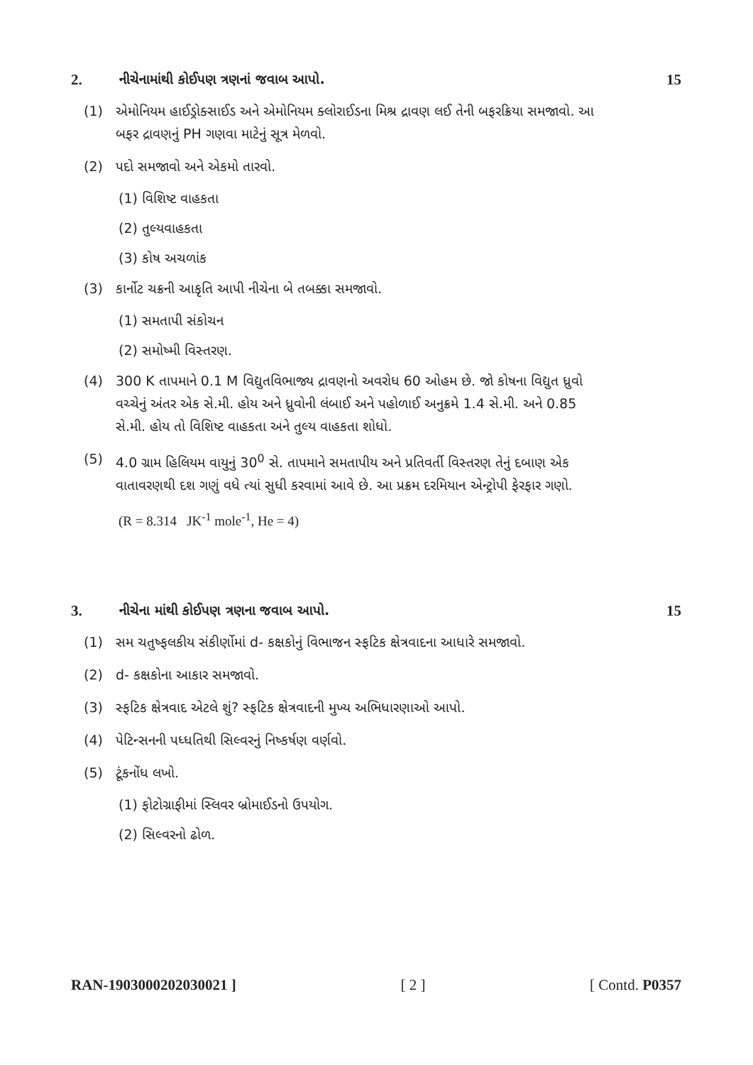2. નીચેનામાંથી કોઈપણ ત્રણનાં જવાબ આપો. 15
(1) એમોનિયમ હાઈડ્રોક્સાઈડ અને એમોનિયમ ક્લોરાઈડના મિશ્ર દ્રાવણ લઈ તેની બફરક્રિયા સમજાવો. આ બફર દ્રાવણનું PH ગણવા માટેનું સૂત્ર મેળવો.
(2) પદો સમજાવો અને એકમો તારવો.
(1) વિશિષ્ટ વાહકતા
(2) તુલ્યવાહકતા
(3) કોષ અચળાંક
(3) કાર્નોટ ચક્રની આકૃતિ આપી નીચેના બે તબક્કા સમજાવો.
(1) સમતાપી સંકોચન
(2) સમોષ્મી વિસ્તરણ.
(4) 300 K તાપમાને 0.1 M વિદ્યુતવિભાજ્ય દ્રાવણનો અવરોધ 60 ઓહમ છે. જો કોષના વિદ્યુત ધ્રુવો વચ્ચેનું અંતર એક સે.મી. હોય અને ધ્રુવોની લંબાઈ અને પહોળાઈ અનુક્રમે 1.4 સે.મી. અને 0.85 સે.મી. હોય તો વિશિષ્ટ વાહકતા અને તુલ્ય વાહકતા શોધો.
(5) 4.0 ગ્રામ હિલિયમ વાયુનું 30<sup>0</sup> સે. તાપમાને સમતાપીય અને પ્રતિવર્તી વિસ્તરણ તેનું દબાણ એક વાતાવરણથી દશ ગણું વધે ત્યાં સુધી કરવામાં આવે છે. આ પ્રક્રમ દરમિયાન એન્ટ્રોપી ફેરફાર ગણો.
(R = 8.314 JK<sup>-1</sup> mole<sup>-1</sup>, He = 4)
3. નીચેના માંથી કોઈપણ ત્રણના જવાબ આપો. 15
(1) સમ ચતુષ્ફલકીય સંકીર્ણોમાં d- કક્ષકોનું વિભાજન સ્ફટિક ક્ષેત્રવાદના આધારે સમજાવો.
(2) d- કક્ષકોના આકાર સમજાવો.
(3) સ્ફટિક ક્ષેત્રવાદ એટલે શું? સ્ફટિક ક્ષેત્રવાદની મુખ્ય અભિધારણાઓ આપો.
(4) પેટિન્સનની પધ્ધતિથી સિલ્વરનું નિષ્કર્ષણ વર્ણવો.
(5) ટૂંકનોંધ લખો.
(1) ફોટોગ્રાફીમાં સ્લિવર બ્રોમાઈડનો ઉપયોગ.
(2) સિલ્વરનો ઢોળ.
RAN-1903000202030021 ] [ 2 ] [ Contd. P0357